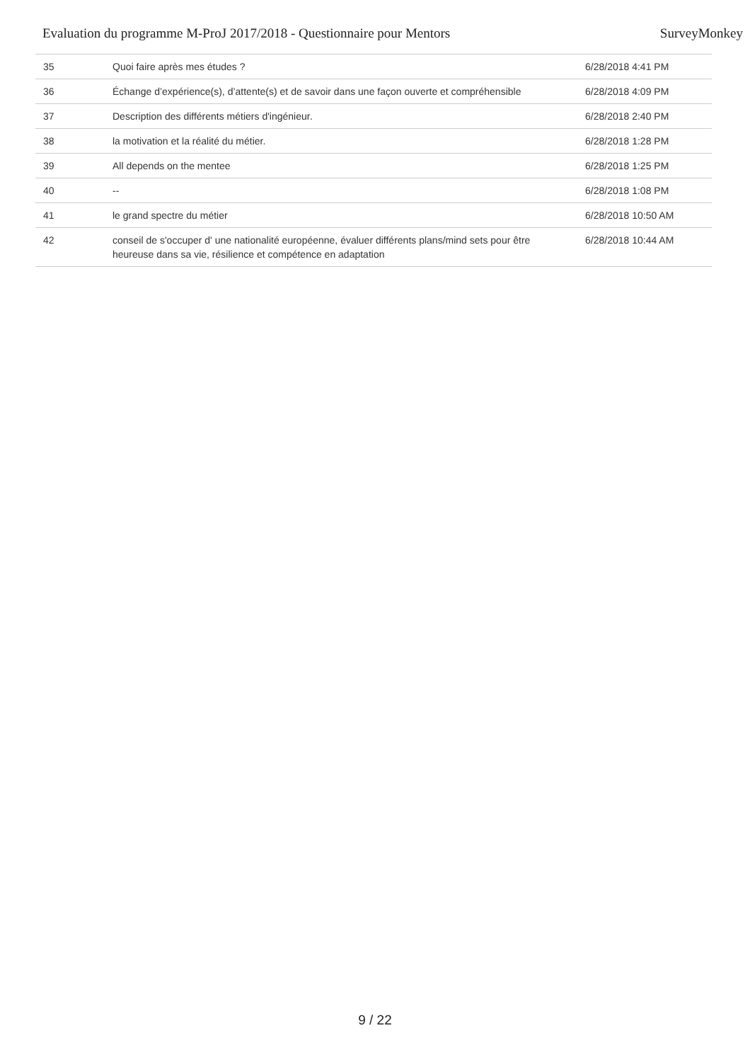Evaluation du programme M-ProJ 2017/2018 - Questionnaire pour Mentors SurveyMonkey
| 35 | Quoi faire après mes études ? | 6/28/2018 4:41 PM |
| 36 | Échange d’expérience(s), d’attente(s) et de savoir dans une façon ouverte et compréhensible | 6/28/2018 4:09 PM |
| 37 | Description des différents métiers d'ingénieur. | 6/28/2018 2:40 PM |
| 38 | la motivation et la réalité du métier. | 6/28/2018 1:28 PM |
| 39 | All depends on the mentee | 6/28/2018 1:25 PM |
| 40 | -- | 6/28/2018 1:08 PM |
| 41 | le grand spectre du métier | 6/28/2018 10:50 AM |
| 42 | conseil de s'occuper d' une nationalité européenne, évaluer différents plans/mind sets pour être heureuse dans sa vie, résilience et compétence en adaptation | 6/28/2018 10:44 AM |
9 / 22